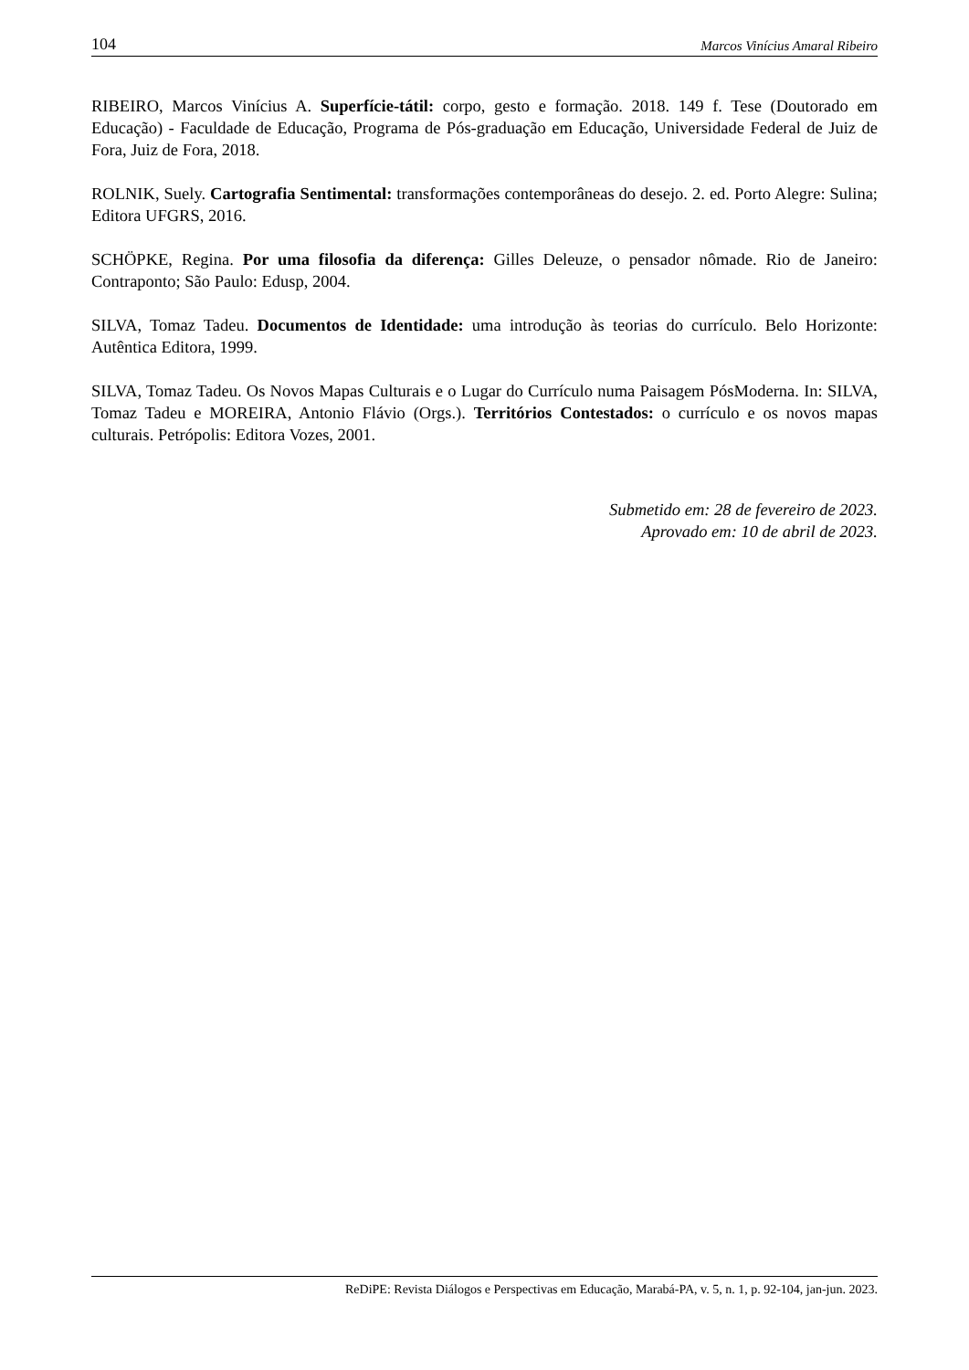104 Marcos Vinícius Amaral Ribeiro
RIBEIRO, Marcos Vinícius A. Superfície-tátil: corpo, gesto e formação. 2018. 149 f. Tese (Doutorado em Educação) - Faculdade de Educação, Programa de Pós-graduação em Educação, Universidade Federal de Juiz de Fora, Juiz de Fora, 2018.
ROLNIK, Suely. Cartografia Sentimental: transformações contemporâneas do desejo. 2. ed. Porto Alegre: Sulina; Editora UFGRS, 2016.
SCHÖPKE, Regina. Por uma filosofia da diferença: Gilles Deleuze, o pensador nômade. Rio de Janeiro: Contraponto; São Paulo: Edusp, 2004.
SILVA, Tomaz Tadeu. Documentos de Identidade: uma introdução às teorias do currículo. Belo Horizonte: Autêntica Editora, 1999.
SILVA, Tomaz Tadeu. Os Novos Mapas Culturais e o Lugar do Currículo numa Paisagem PósModerna. In: SILVA, Tomaz Tadeu e MOREIRA, Antonio Flávio (Orgs.). Territórios Contestados: o currículo e os novos mapas culturais. Petrópolis: Editora Vozes, 2001.
Submetido em: 28 de fevereiro de 2023.
Aprovado em: 10 de abril de 2023.
ReDiPE: Revista Diálogos e Perspectivas em Educação, Marabá-PA, v. 5, n. 1, p. 92-104, jan-jun. 2023.